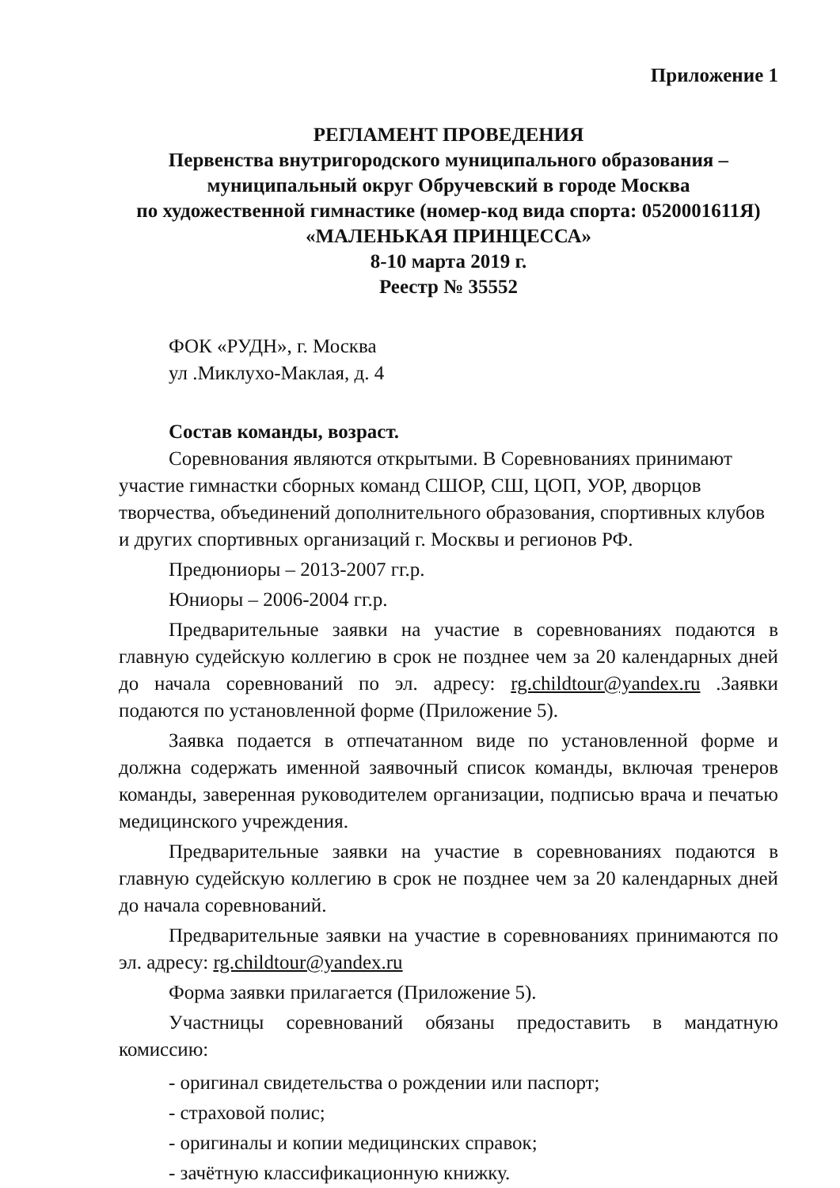Приложение 1
РЕГЛАМЕНТ ПРОВЕДЕНИЯ
Первенства внутригородского муниципального образования –
муниципальный округ Обручевский в городе Москва
по художественной гимнастике (номер-код вида спорта: 0520001611Я)
«МАЛЕНЬКАЯ ПРИНЦЕССА»
8-10 марта 2019 г.
Реестр № 35552
ФОК «РУДН», г. Москва
ул .Миклухо-Маклая, д. 4
Состав команды, возраст.
Соревнования являются открытыми. В Соревнованиях принимают участие гимнастки сборных команд СШОР, СШ, ЦОП, УОР, дворцов творчества, объединений дополнительного образования, спортивных клубов и других спортивных организаций г. Москвы и регионов РФ.
Предюниоры – 2013-2007 гг.р.
Юниоры – 2006-2004 гг.р.
Предварительные заявки на участие в соревнованиях подаются в главную судейскую коллегию в срок не позднее чем за 20 календарных дней до начала соревнований по эл. адресу: rg.childtour@yandex.ru .Заявки подаются по установленной форме (Приложение 5).
Заявка подается в отпечатанном виде по установленной форме и должна содержать именной заявочный список команды, включая тренеров команды, заверенная руководителем организации, подписью врача и печатью медицинского учреждения.
Предварительные заявки на участие в соревнованиях подаются в главную судейскую коллегию в срок не позднее чем за 20 календарных дней до начала соревнований.
Предварительные заявки на участие в соревнованиях принимаются по эл. адресу: rg.childtour@yandex.ru
Форма заявки прилагается (Приложение 5).
Участницы соревнований обязаны предоставить в мандатную комиссию:
- оригинал свидетельства о рождении или паспорт;
- страховой полис;
- оригиналы и копии медицинских справок;
- зачётную классификационную книжку.